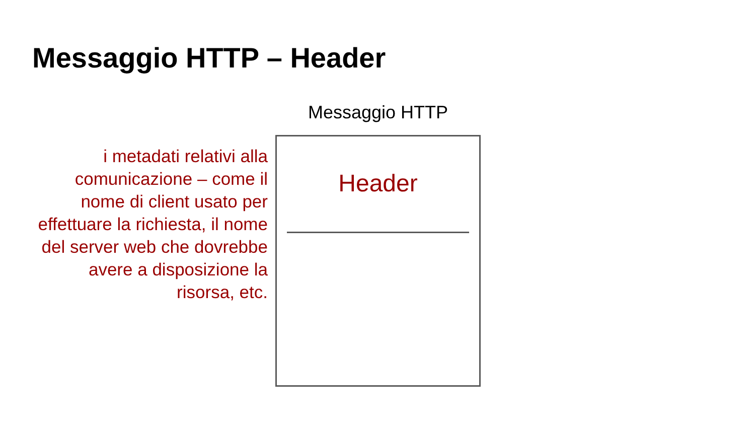Messaggio HTTP – Header
i metadati relativi alla comunicazione – come il nome di client usato per effettuare la richiesta, il nome del server web che dovrebbe avere a disposizione la risorsa, etc.
Messaggio HTTP
Header